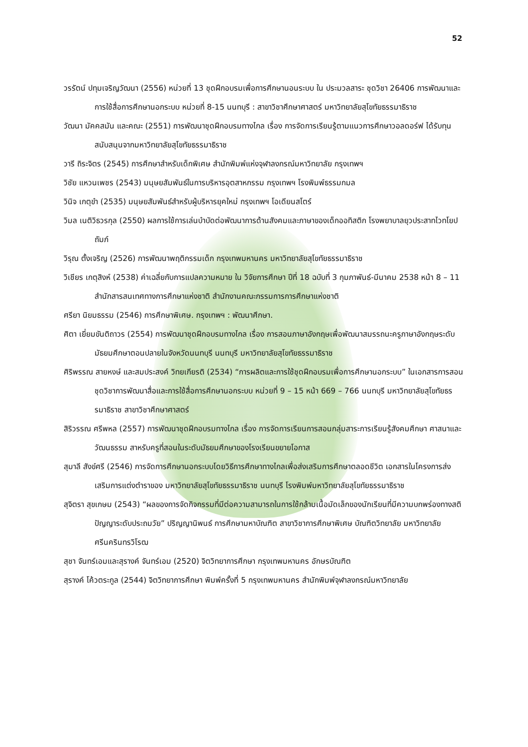52
วรรัตน์ ปทุมเจริญวัฒนา (2556) หน่วยที่ 13 ชุดฝึกอบรมเพื่อการศึกษานอนระบบ ใน ประมวลสาระ ชุดวิชา 26406 การพัฒนาและการใช้สื่อการศึกษานอกระบบ หน่วยที่ 8-15 นนทบุรี : สาขาวิชาศึกษาศาสตร์ มหาวิทยาลัยสุโขทัยธรรมาธิราช
วัฒนา มัคคสมัน และคณะ (2551) การพัฒนาชุดฝึกอบรมทางไกล เรื่อง การจัดการเรียนรู้ตามแนวการศึกษาวอลดอร์ฟ ได้รับทุนสนับสนุนจากมหาวิทยาลัยสุโขทัยธรรมาธิราช
วารี ถิระจิตร (2545) การศึกษาสำหรับเด็กพิเศษ สำนักพิมพ์แห่งจุฬาลงกรณ์มหาวิทยาลัย กรุงเทพฯ
วิชัย แหวนเพชร (2543) มนุษยสัมพันธ์ในการบริหารอุตสาหกรรม กรุงเทพฯ โรงพิมพ์ธรรมกมล
วินิจ เกตุขำ (2535) มนุษยสัมพันธ์สำหรับผู้บริหารยุคใหม่ กรุงเทพฯ โอเดียนสโตร์
วิมล เนติวิธวรกุล (2550) ผลการใช้การเล่นบำบัดต่อพัฒนาการด้านสังคมและภาษาของเด็กออทิสติก โรงพยาบาลยุวประสาทไวทโยปถัมภ์
วิรุณ ตั้งเจริญ (2526) การพัฒนาพฤติกรรมเด็ก กรุงเทพมหานคร มหาวิทยาลัยสุโขทัยธรรมาธิราช
วิเชียร เกตุสิงห์ (2538) ค่าเฉลี่ยกับการแปลความหมาย ใน วิจัยการศึกษา ปีที่ 18 ฉบับที่ 3 กุมภาพันธ์-มีนาคม 2538 หน้า 8 – 11 สำนักสารสนเทศทางการศึกษาแห่งชาติ สำนักงานคณะกรรมการการศึกษาแห่งชาติ
ศรียา นิยมธรรม (2546) การศึกษาพิเศษ. กรุงเทพฯ : พัฒนาศึกษา.
ศิตา เยี่ยมขันติถาวร (2554) การพัฒนาชุดฝึกอบรมทางไกล เรื่อง การสอนภาษาอังกฤษเพื่อพัฒนาสมรรถนะครูภาษาอังกฤษระดับมัธยมศึกษาตอนปลายในจังหวัดนนทบุรี นนทบุรี มหาวิทยาลัยสุโขทัยธรรมาธิราช
ศิริพรรณ สายหงษ์ และสมประสงค์ วิทยเกียรติ (2534) “การผลิตและการใช้ชุดฝึกอบรมเพื่อการศึกษานอกระบบ” ในเอกสารการสอนชุดวิชาการพัฒนาสื่อและการใช้สื่อการศึกษานอกระบบ หน่วยที่ 9 – 15 หน้า 669 – 766 นนทบุรี มหาวิทยาลัยสุโขทัยธรรมาธิราช สาขาวิชาศึกษาศาสตร์
สิริวรรณ ศรีพหล (2557) การพัฒนาชุดฝึกอบรมทางไกล เรื่อง การจัดการเรียนการสอนกลุ่มสาระการเรียนรู้สังคมศึกษา ศาสนาและวัฒนธรรม สาหรับครูที่สอนในระดับมัธยมศึกษาของโรงเรียนขยายโอกาส
สุมาลี สังข์ศรี (2546) การจัดการศึกษานอกระบบโดยวิธีการศึกษาทางไกลเพื่อส่งเสริมการศึกษาตลอดชีวิต เอกสารในโครงการส่งเสริมการแต่งตำราของ มหาวิทยาลัยสุโขทัยธรรมาธิราช นนทบุรี โรงพิมพ์มหาวิทยาลัยสุโขทัยธรรมาธิราช
สุจิตรา สุขเกษม (2543) “ผลของการจัดกิจกรรมที่มีต่อความสามารถในการใช้กล้ามเนื้อมัดเล็กของนักเรียนที่มีความบกพร่องทางสติปัญญาระดับประถมวัย” ปริญญานิพนธ์ การศึกษามหาบัณฑิต สาขาวิชาการศึกษาพิเศษ บัณฑิตวิทยาลัย มหาวิทยาลัยศรีนครินทรวิโรฒ
สุชา จันทร์เอมและสุรางค์ จันทร์เอม (2520) จิตวิทยาการศึกษา กรุงเทพมหานคร อักษรบัณฑิต
สุรางค์ โค้วตระกูล (2544) จิตวิทยาการศึกษา พิมพ์ครั้งที่ 5 กรุงเทพมหานคร สำนักพิมพ์จุฬาลงกรณ์มหาวิทยาลัย